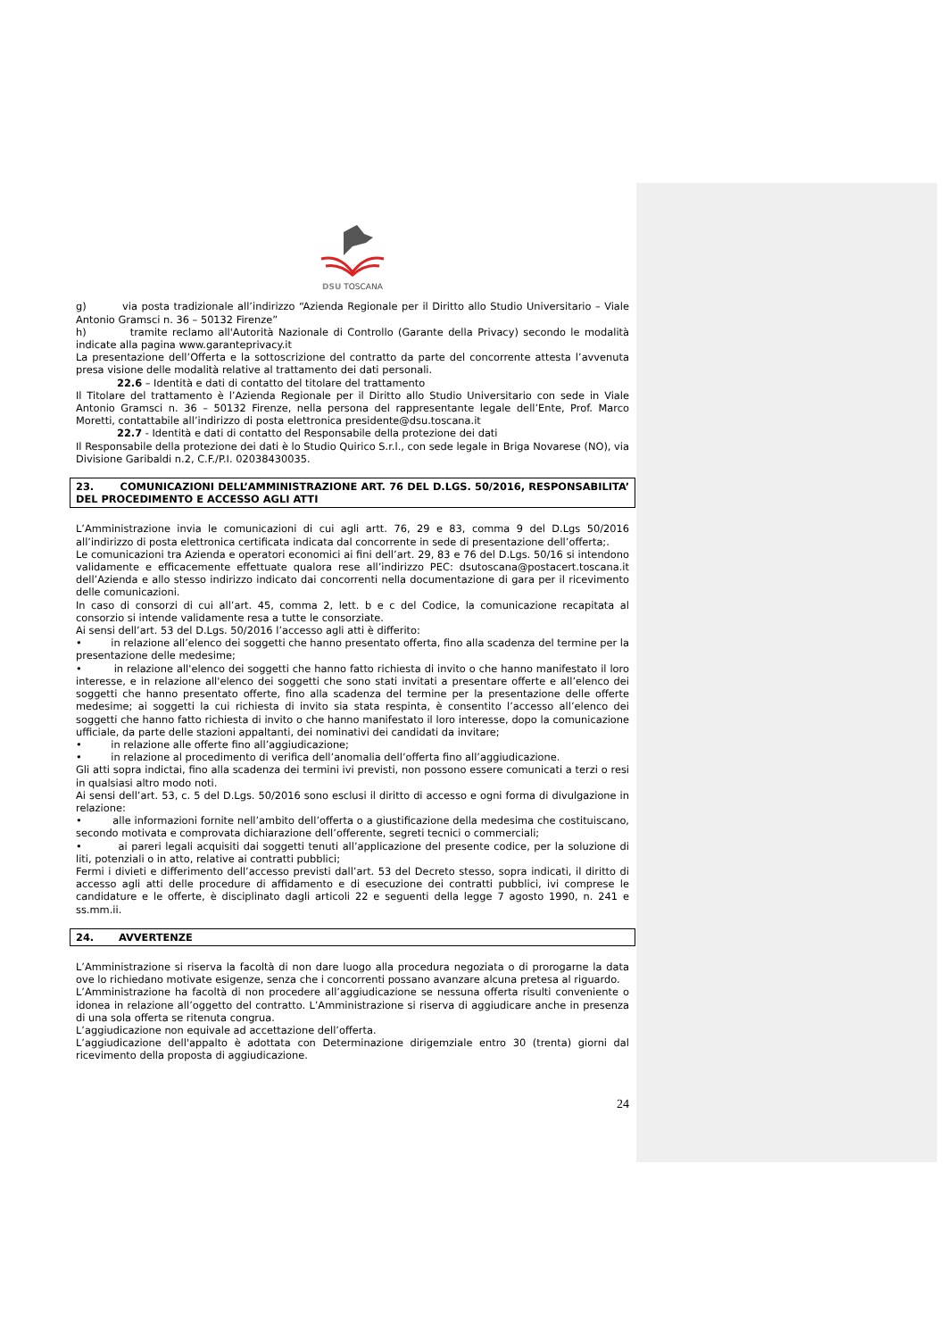DSU TOSCANA
g) via posta tradizionale all’indirizzo “Azienda Regionale per il Diritto allo Studio Universitario – Viale Antonio Gramsci n. 36 – 50132 Firenze”
h) tramite reclamo all'Autorità Nazionale di Controllo (Garante della Privacy) secondo le modalità indicate alla pagina www.garanteprivacy.it
La presentazione dell’Offerta e la sottoscrizione del contratto da parte del concorrente attesta l’avvenuta presa visione delle modalità relative al trattamento dei dati personali.
22.6 – Identità e dati di contatto del titolare del trattamento
Il Titolare del trattamento è l’Azienda Regionale per il Diritto allo Studio Universitario con sede in Viale Antonio Gramsci n. 36 – 50132 Firenze, nella persona del rappresentante legale dell’Ente, Prof. Marco Moretti, contattabile all’indirizzo di posta elettronica presidente@dsu.toscana.it
22.7 - Identità e dati di contatto del Responsabile della protezione dei dati
Il Responsabile della protezione dei dati è lo Studio Quirico S.r.l., con sede legale in Briga Novarese (NO), via Divisione Garibaldi n.2, C.F./P.I. 02038430035.
23. COMUNICAZIONI DELL’AMMINISTRAZIONE ART. 76 DEL D.LGS. 50/2016, RESPONSABILITA’ DEL PROCEDIMENTO E ACCESSO AGLI ATTI
L’Amministrazione invia le comunicazioni di cui agli artt. 76, 29 e 83, comma 9 del D.Lgs 50/2016 all’indirizzo di posta elettronica certificata indicata dal concorrente in sede di presentazione dell’offerta;.
Le comunicazioni tra Azienda e operatori economici ai fini dell’art. 29, 83 e 76 del D.Lgs. 50/16 si intendono validamente e efficacemente effettuate qualora rese all’indirizzo PEC: dsutoscana@postacert.toscana.it dell’Azienda e allo stesso indirizzo indicato dai concorrenti nella documentazione di gara per il ricevimento delle comunicazioni.
In caso di consorzi di cui all’art. 45, comma 2, lett. b e c del Codice, la comunicazione recapitata al consorzio si intende validamente resa a tutte le consorziate.
Ai sensi dell’art. 53 del D.Lgs. 50/2016 l’accesso agli atti è differito:
• in relazione all’elenco dei soggetti che hanno presentato offerta, fino alla scadenza del termine per la presentazione delle medesime;
• in relazione all'elenco dei soggetti che hanno fatto richiesta di invito o che hanno manifestato il loro interesse, e in relazione all'elenco dei soggetti che sono stati invitati a presentare offerte e all’elenco dei soggetti che hanno presentato offerte, fino alla scadenza del termine per la presentazione delle offerte medesime; ai soggetti la cui richiesta di invito sia stata respinta, è consentito l’accesso all’elenco dei soggetti che hanno fatto richiesta di invito o che hanno manifestato il loro interesse, dopo la comunicazione ufficiale, da parte delle stazioni appaltanti, dei nominativi dei candidati da invitare;
• in relazione alle offerte fino all’aggiudicazione;
• in relazione al procedimento di verifica dell’anomalia dell’offerta fino all’aggiudicazione.
Gli atti sopra indictai, fino alla scadenza dei termini ivi previsti, non possono essere comunicati a terzi o resi in qualsiasi altro modo noti.
Ai sensi dell’art. 53, c. 5 del D.Lgs. 50/2016 sono esclusi il diritto di accesso e ogni forma di divulgazione in relazione:
• alle informazioni fornite nell’ambito dell’offerta o a giustificazione della medesima che costituiscano, secondo motivata e comprovata dichiarazione dell’offerente, segreti tecnici o commerciali;
• ai pareri legali acquisiti dai soggetti tenuti all’applicazione del presente codice, per la soluzione di liti, potenziali o in atto, relative ai contratti pubblici;
Fermi i divieti e differimento dell’accesso previsti dall’art. 53 del Decreto stesso, sopra indicati, il diritto di accesso agli atti delle procedure di affidamento e di esecuzione dei contratti pubblici, ivi comprese le candidature e le offerte, è disciplinato dagli articoli 22 e seguenti della legge 7 agosto 1990, n. 241 e ss.mm.ii.
24. AVVERTENZE
L’Amministrazione si riserva la facoltà di non dare luogo alla procedura negoziata o di prorogarne la data ove lo richiedano motivate esigenze, senza che i concorrenti possano avanzare alcuna pretesa al riguardo.
L’Amministrazione ha facoltà di non procedere all’aggiudicazione se nessuna offerta risulti conveniente o idonea in relazione all’oggetto del contratto. L’Amministrazione si riserva di aggiudicare anche in presenza di una sola offerta se ritenuta congrua.
L’aggiudicazione non equivale ad accettazione dell’offerta.
L’aggiudicazione dell'appalto è adottata con Determinazione dirigemziale entro 30 (trenta) giorni dal ricevimento della proposta di aggiudicazione.
24